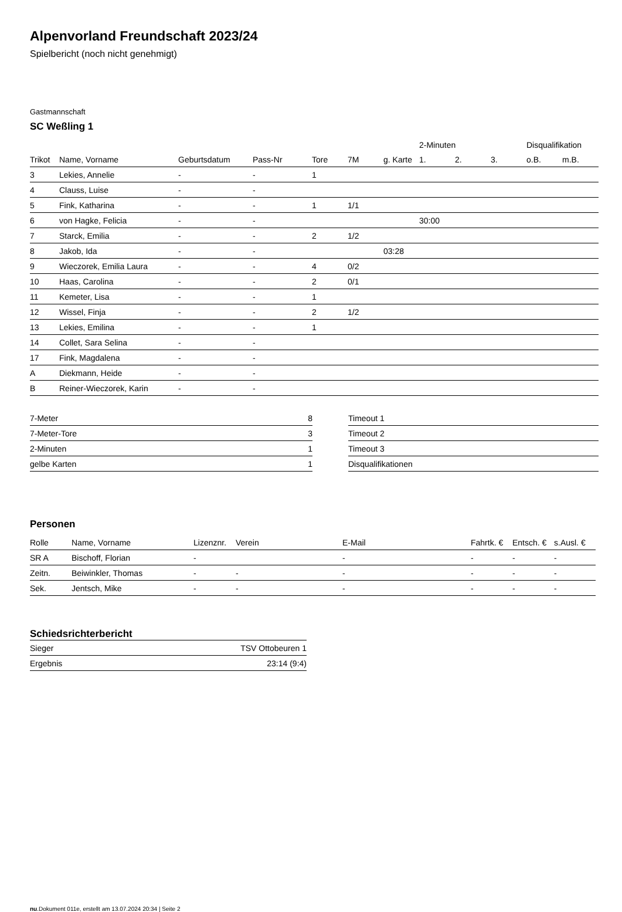Alpenvorland Freundschaft 2023/24
Spielbericht (noch nicht genehmigt)
Gastmannschaft
SC Weßling 1
| | | | | | | | 2-Minuten | | | Disqualifikation | |
| --- | --- | --- | --- | --- | --- | --- | --- | --- | --- | --- | --- |
| Trikot | Name, Vorname | Geburtsdatum | Pass-Nr | Tore | 7M | g. Karte | 1. | 2. | 3. | o.B. | m.B. |
| 3 | Lekies, Annelie | - | - | 1 | | | | | | | |
| 4 | Clauss, Luise | - | - | | | | | | | | |
| 5 | Fink, Katharina | - | - | 1 | 1/1 | | | | | | |
| 6 | von Hagke, Felicia | - | - | | | | 30:00 | | | | |
| 7 | Starck, Emilia | - | - | 2 | 1/2 | | | | | | |
| 8 | Jakob, Ida | - | - | | | 03:28 | | | | | |
| 9 | Wieczorek, Emilia Laura | - | - | 4 | 0/2 | | | | | | |
| 10 | Haas, Carolina | - | - | 2 | 0/1 | | | | | | |
| 11 | Kemeter, Lisa | - | - | 1 | | | | | | | |
| 12 | Wissel, Finja | - | - | 2 | 1/2 | | | | | | |
| 13 | Lekies, Emilina | - | - | 1 | | | | | | | |
| 14 | Collet, Sara Selina | - | - | | | | | | | | |
| 17 | Fink, Magdalena | - | - | | | | | | | | |
| A | Diekmann, Heide | - | - | | | | | | | | |
| B | Reiner-Wieczorek, Karin | - | - | | | | | | | | |
| 7-Meter | 8 |
| 7-Meter-Tore | 3 |
| 2-Minuten | 1 |
| gelbe Karten | 1 |
| Timeout 1 |
| Timeout 2 |
| Timeout 3 |
| Disqualifikationen |
Personen
| Rolle | Name, Vorname | Lizenznr. | Verein | E-Mail | Fahrtk. € | Entsch. € | s.Ausl. € |
| --- | --- | --- | --- | --- | --- | --- | --- |
| SR A | Bischoff, Florian | - | | - | - | - | - |
| Zeitn. | Beiwinkler, Thomas | - | - | - | - | - | - |
| Sek. | Jentsch, Mike | - | - | - | - | - | - |
Schiedsrichterbericht
| Sieger | TSV Ottobeuren 1 |
| Ergebnis | 23:14 (9:4) |
nu.Dokument 011e, erstellt am 13.07.2024 20:34 | Seite 2